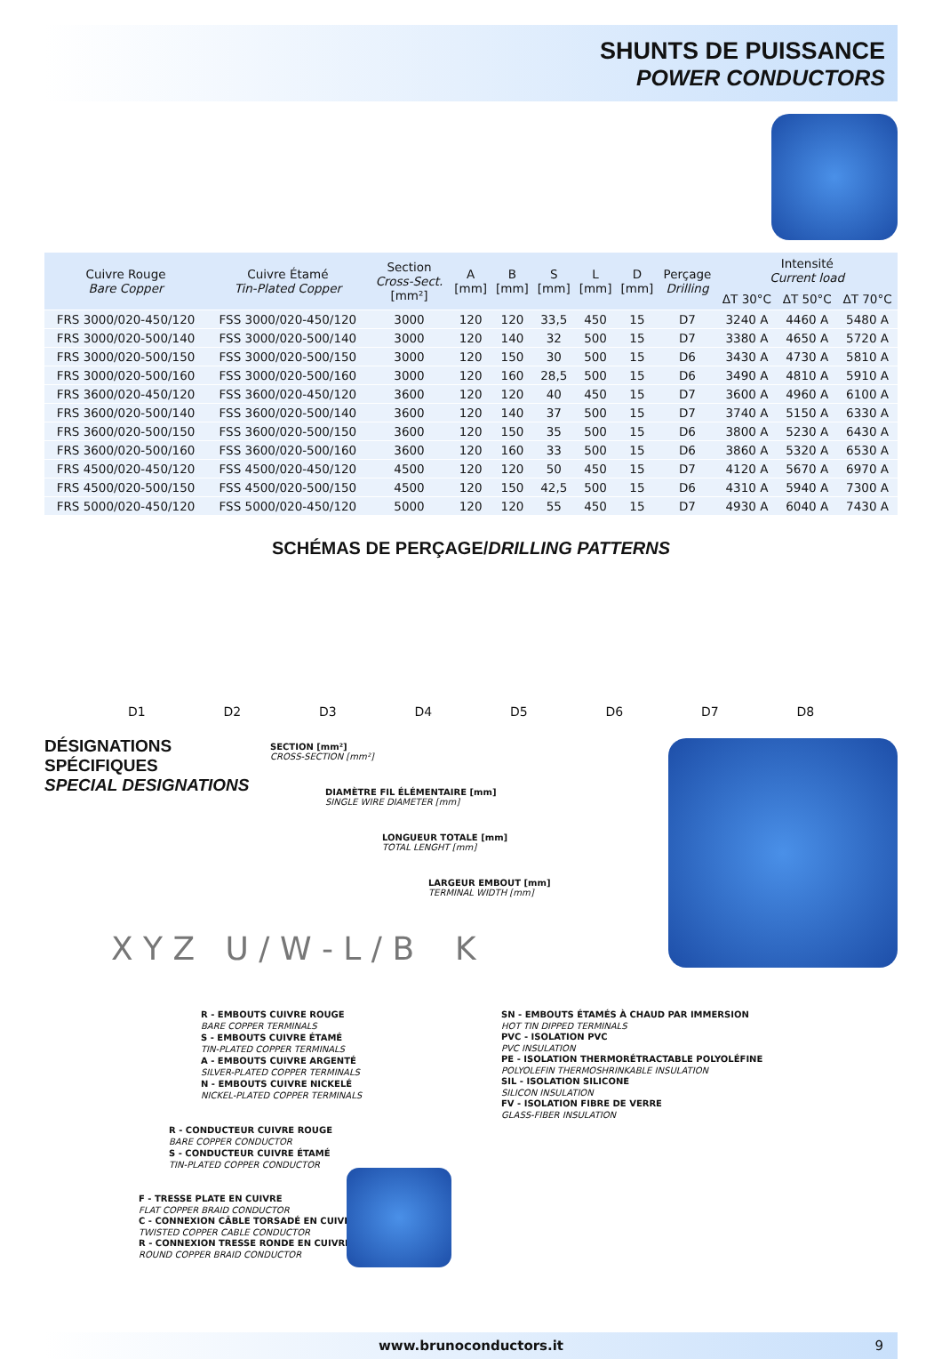SHUNTS DE PUISSANCE
POWER CONDUCTORS
| Cuivre Rouge Bare Copper | Cuivre Étamé Tin-Plated Copper | Section Cross-Sect. [mm²] | A [mm] | B [mm] | S [mm] | L [mm] | D [mm] | Perçage Drilling | Intensité Current load | | |
| --- | --- | --- | --- | --- | --- | --- | --- | --- | --- | --- | --- |
| | | | | | | | | | ΔT 30°C | ΔT 50°C | ΔT 70°C |
| FRS 3000/020-450/120 | FSS 3000/020-450/120 | 3000 | 120 | 120 | 33,5 | 450 | 15 | D7 | 3240 A | 4460 A | 5480 A |
| FRS 3000/020-500/140 | FSS 3000/020-500/140 | 3000 | 120 | 140 | 32 | 500 | 15 | D7 | 3380 A | 4650 A | 5720 A |
| FRS 3000/020-500/150 | FSS 3000/020-500/150 | 3000 | 120 | 150 | 30 | 500 | 15 | D6 | 3430 A | 4730 A | 5810 A |
| FRS 3000/020-500/160 | FSS 3000/020-500/160 | 3000 | 120 | 160 | 28,5 | 500 | 15 | D6 | 3490 A | 4810 A | 5910 A |
| FRS 3600/020-450/120 | FSS 3600/020-450/120 | 3600 | 120 | 120 | 40 | 450 | 15 | D7 | 3600 A | 4960 A | 6100 A |
| FRS 3600/020-500/140 | FSS 3600/020-500/140 | 3600 | 120 | 140 | 37 | 500 | 15 | D7 | 3740 A | 5150 A | 6330 A |
| FRS 3600/020-500/150 | FSS 3600/020-500/150 | 3600 | 120 | 150 | 35 | 500 | 15 | D6 | 3800 A | 5230 A | 6430 A |
| FRS 3600/020-500/160 | FSS 3600/020-500/160 | 3600 | 120 | 160 | 33 | 500 | 15 | D6 | 3860 A | 5320 A | 6530 A |
| FRS 4500/020-450/120 | FSS 4500/020-450/120 | 4500 | 120 | 120 | 50 | 450 | 15 | D7 | 4120 A | 5670 A | 6970 A |
| FRS 4500/020-500/150 | FSS 4500/020-500/150 | 4500 | 120 | 150 | 42,5 | 500 | 15 | D6 | 4310 A | 5940 A | 7300 A |
| FRS 5000/020-450/120 | FSS 5000/020-450/120 | 5000 | 120 | 120 | 55 | 450 | 15 | D7 | 4930 A | 6040 A | 7430 A |
SCHÉMAS DE PERÇAGE/DRILLING PATTERNS
D1
D2
D3
D4
D5
D6
D7
D8
DÉSIGNATIONS
SPÉCIFIQUES
SPECIAL DESIGNATIONS
SECTION [mm²]
CROSS-SECTION [mm²]
DIAMÈTRE FIL ÉLÉMENTAIRE [mm]
SINGLE WIRE DIAMETER [mm]
LONGUEUR TOTALE [mm]
TOTAL LENGHT [mm]
LARGEUR EMBOUT [mm]
TERMINAL WIDTH [mm]
X Y Z U / W - L / B K
R - EMBOUTS CUIVRE ROUGE
BARE COPPER TERMINALS
S - EMBOUTS CUIVRE ÉTAMÉ
TIN-PLATED COPPER TERMINALS
A - EMBOUTS CUIVRE ARGENTÉ
SILVER-PLATED COPPER TERMINALS
N - EMBOUTS CUIVRE NICKELÉ
NICKEL-PLATED COPPER TERMINALS
R - CONDUCTEUR CUIVRE ROUGE
BARE COPPER CONDUCTOR
S - CONDUCTEUR CUIVRE ÉTAMÉ
TIN-PLATED COPPER CONDUCTOR
F - TRESSE PLATE EN CUIVRE
FLAT COPPER BRAID CONDUCTOR
C - CONNEXION CÂBLE TORSADÉ EN CUIVRE
TWISTED COPPER CABLE CONDUCTOR
R - CONNEXION TRESSE RONDE EN CUIVRE
ROUND COPPER BRAID CONDUCTOR
SN - EMBOUTS ÉTAMÉS À CHAUD PAR IMMERSION
HOT TIN DIPPED TERMINALS
PVC - ISOLATION PVC
PVC INSULATION
PE - ISOLATION THERMORÉTRACTABLE POLYOLÉFINE
POLYOLEFIN THERMOSHRINKABLE INSULATION
SIL - ISOLATION SILICONE
SILICON INSULATION
FV - ISOLATION FIBRE DE VERRE
GLASS-FIBER INSULATION
www.brunoconductors.it 9